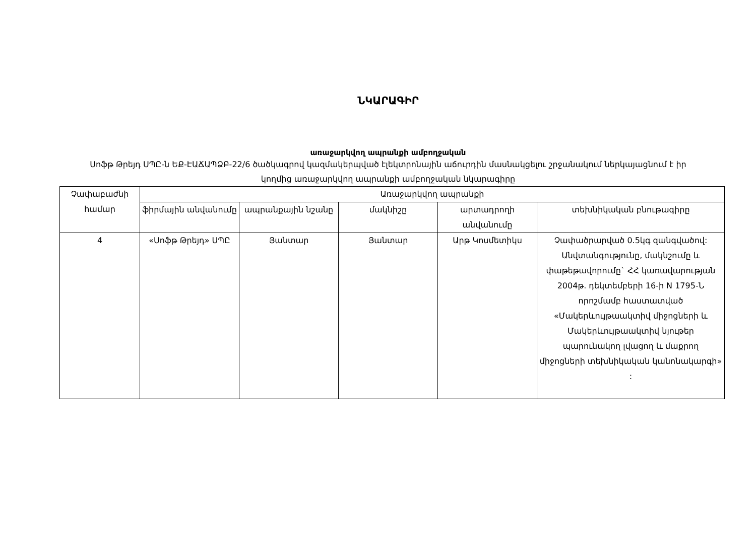ՆԿԱՐԱԳԻՐ
առաջարկվող ապրանքի ամբողջական
Սոֆթ Թրեյդ ՍՊԸ-ն ԵՔ-ԷԱՃԱՊՁԲ-22/6 ծածկագրով կազմակերպված էլեկտրոնային աճուրդին մասնակցելու շրջանակում ներկայացնում է իր կողմից առաջարկվող ապրանքի ամբողջական նկարագիրը
| Չափաբաժնի համար | Առաջարկվող ապրանքի | | | | |
| --- | --- | --- | --- | --- | --- |
| | ֆիրմային անվանումը | ապրանքային նշանը | մակնիշը | արտադրողի անվանումը | տեխնիկական բնութագիրը |
| 4 | «Սոֆթ Թրեյդ» ՍՊԸ | Յանտար | Յանտար | Արթ Կոսմետիկս | Չափածրարված 0.5կգ զանգվածով: Անվտանգությունը, մակնշումը և փաթեթավորումը` ՀՀ կառավարության 2004թ. դեկտեմբերի 16-ի N 1795-Ն որոշմամբ հաստատված «Մակերևույթաակտիվ միջոցների և Մակերևույթաակտիվ նյութեր պարունակող լվացող և մաքրող միջոցների տեխնիկական կանոնակարգի» : |